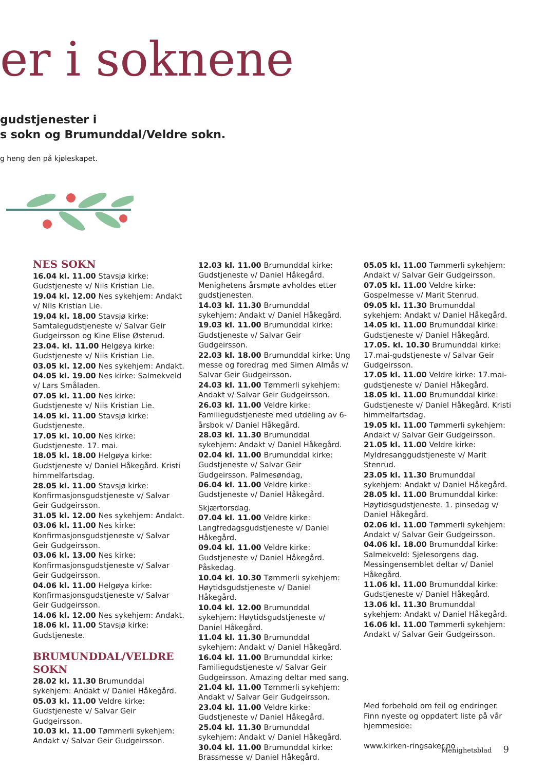er i soknene
gudstjenester i
s sokn og Brumunddal/Veldre sokn.
g heng den på kjøleskapet.
NES SOKN
16.04 kl. 11.00 Stavsjø kirke: Gudstjeneste v/ Nils Kristian Lie.
19.04 kl. 12.00 Nes sykehjem: Andakt v/ Nils Kristian Lie.
19.04 kl. 18.00 Stavsjø kirke: Samtalegudstjeneste v/ Salvar Geir Gudgeirsson og Kine Elise Østerud.
23.04. kl. 11.00 Helgøya kirke: Gudstjeneste v/ Nils Kristian Lie.
03.05 kl. 12.00 Nes sykehjem: Andakt.
04.05 kl. 19.00 Nes kirke: Salmekveld v/ Lars Småladen.
07.05 kl. 11.00 Nes kirke: Gudstjeneste v/ Nils Kristian Lie.
14.05 kl. 11.00 Stavsjø kirke: Gudstjeneste.
17.05 kl. 10.00 Nes kirke: Gudstjeneste. 17. mai.
18.05 kl. 18.00 Helgøya kirke: Gudstjeneste v/ Daniel Håkegård. Kristi himmelfartsdag.
28.05 kl. 11.00 Stavsjø kirke: Konfirmasjonsgudstjeneste v/ Salvar Geir Gudgeirsson.
31.05 kl. 12.00 Nes sykehjem: Andakt.
03.06 kl. 11.00 Nes kirke: Konfirmasjonsgudstjeneste v/ Salvar Geir Gudgeirsson.
03.06 kl. 13.00 Nes kirke: Konfirmasjonsgudstjeneste v/ Salvar Geir Gudgeirsson.
04.06 kl. 11.00 Helgøya kirke: Konfirmasjonsgudstjeneste v/ Salvar Geir Gudgeirsson.
14.06 kl. 12.00 Nes sykehjem: Andakt.
18.06 kl. 11.00 Stavsjø kirke: Gudstjeneste.
BRUMUNDDAL/VELDRE SOKN
28.02 kl. 11.30 Brumunddal sykehjem: Andakt v/ Daniel Håkegård.
05.03 kl. 11.00 Veldre kirke: Gudstjeneste v/ Salvar Geir Gudgeirsson.
10.03 kl. 11.00 Tømmerli sykehjem: Andakt v/ Salvar Geir Gudgeirsson.
12.03 kl. 11.00 Brumunddal kirke: Gudstjeneste v/ Daniel Håkegård. Menighetens årsmøte avholdes etter gudstjenesten.
14.03 kl. 11.30 Brumunddal sykehjem: Andakt v/ Daniel Håkegård.
19.03 kl. 11.00 Brumunddal kirke: Gudstjeneste v/ Salvar Geir Gudgeirsson.
22.03 kl. 18.00 Brumunddal kirke: Ung messe og foredrag med Simen Almås v/ Salvar Geir Gudgeirsson.
24.03 kl. 11.00 Tømmerli sykehjem: Andakt v/ Salvar Geir Gudgeirsson.
26.03 kl. 11.00 Veldre kirke: Familiegudstjeneste med utdeling av 6-årsbok v/ Daniel Håkegård.
28.03 kl. 11.30 Brumunddal sykehjem: Andakt v/ Daniel Håkegård.
02.04 kl. 11.00 Brumunddal kirke: Gudstjeneste v/ Salvar Geir Gudgeirsson. Palmesøndag,
06.04 kl. 11.00 Veldre kirke: Gudstjeneste v/ Daniel Håkegård.
Skjærtorsdag.
07.04 kl. 11.00 Veldre kirke: Langfredagsgudstjeneste v/ Daniel Håkegård.
09.04 kl. 11.00 Veldre kirke: Gudstjeneste v/ Daniel Håkegård. Påskedag.
10.04 kl. 10.30 Tømmerli sykehjem: Høytidsgudstjeneste v/ Daniel Håkegård.
10.04 kl. 12.00 Brumunddal sykehjem: Høytidsgudstjeneste v/ Daniel Håkegård.
11.04 kl. 11.30 Brumunddal sykehjem: Andakt v/ Daniel Håkegård.
16.04 kl. 11.00 Brumunddal kirke: Familiegudstjeneste v/ Salvar Geir Gudgeirsson. Amazing deltar med sang.
21.04 kl. 11.00 Tømmerli sykehjem: Andakt v/ Salvar Geir Gudgeirsson.
23.04 kl. 11.00 Veldre kirke: Gudstjeneste v/ Daniel Håkegård.
25.04 kl. 11.30 Brumunddal sykehjem: Andakt v/ Daniel Håkegård.
30.04 kl. 11.00 Brumunddal kirke: Brassmesse v/ Daniel Håkegård.
05.05 kl. 11.00 Tømmerli sykehjem: Andakt v/ Salvar Geir Gudgeirsson.
07.05 kl. 11.00 Veldre kirke: Gospelmesse v/ Marit Stenrud.
09.05 kl. 11.30 Brumunddal sykehjem: Andakt v/ Daniel Håkegård.
14.05 kl. 11.00 Brumunddal kirke: Gudstjeneste v/ Daniel Håkegård.
17.05. kl. 10.30 Brumunddal kirke: 17.mai-gudstjeneste v/ Salvar Geir Gudgeirsson.
17.05 kl. 11.00 Veldre kirke: 17.mai-gudstjeneste v/ Daniel Håkegård.
18.05 kl. 11.00 Brumunddal kirke: Gudstjeneste v/ Daniel Håkegård. Kristi himmelfartsdag.
19.05 kl. 11.00 Tømmerli sykehjem: Andakt v/ Salvar Geir Gudgeirsson.
21.05 kl. 11.00 Veldre kirke: Myldresanggudstjeneste v/ Marit Stenrud.
23.05 kl. 11.30 Brumunddal sykehjem: Andakt v/ Daniel Håkegård.
28.05 kl. 11.00 Brumunddal kirke: Høytidsgudstjeneste. 1. pinsedag v/ Daniel Håkegård.
02.06 kl. 11.00 Tømmerli sykehjem: Andakt v/ Salvar Geir Gudgeirsson.
04.06 kl. 18.00 Brumunddal kirke: Salmekveld: Sjelesorgens dag. Messingensemblet deltar v/ Daniel Håkegård.
11.06 kl. 11.00 Brumunddal kirke: Gudstjeneste v/ Daniel Håkegård.
13.06 kl. 11.30 Brumunddal sykehjem: Andakt v/ Daniel Håkegård.
16.06 kl. 11.00 Tømmerli sykehjem: Andakt v/ Salvar Geir Gudgeirsson.
Med forbehold om feil og endringer. Finn nyeste og oppdatert liste på vår hjemmeside:
www.kirken-ringsaker.no
Menighetsblad 9